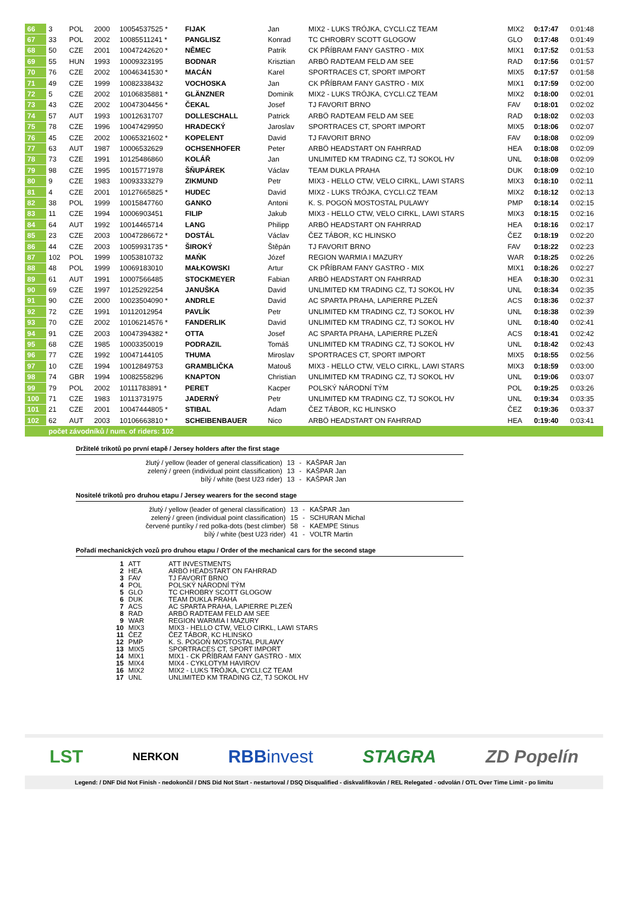| 66 | 3 | POL | 2000 | 10054537525 * | FIJAK | Jan | MIX2 - LUKS TRÓJKA, CYCLI.CZ TEAM | MIX2 | 0:17:47 | 0:01:48 |
| 67 | 33 | POL | 2002 | 10085511241 * | PANGLISZ | Konrad | TC CHROBRY SCOTT GLOGOW | GLO | 0:17:48 | 0:01:49 |
| 68 | 50 | CZE | 2001 | 10047242620 * | NĚMEC | Patrik | CK PŘÍBRAM FANY GASTRO - MIX | MIX1 | 0:17:52 | 0:01:53 |
| 69 | 55 | HUN | 1993 | 10009323195 | BODNAR | Krisztian | ARBÖ RADTEAM FELD AM SEE | RAD | 0:17:56 | 0:01:57 |
| 70 | 76 | CZE | 2002 | 10046341530 * | MACÁN | Karel | SPORTRACES CT, SPORT IMPORT | MIX5 | 0:17:57 | 0:01:58 |
| 71 | 49 | CZE | 1999 | 10082338432 | VOCHOSKA | Jan | CK PŘÍBRAM FANY GASTRO - MIX | MIX1 | 0:17:59 | 0:02:00 |
| 72 | 5 | CZE | 2002 | 10106835881 * | GLÄNZNER | Dominik | MIX2 - LUKS TRÓJKA, CYCLI.CZ TEAM | MIX2 | 0:18:00 | 0:02:01 |
| 73 | 43 | CZE | 2002 | 10047304456 * | ČEKAL | Josef | TJ FAVORIT BRNO | FAV | 0:18:01 | 0:02:02 |
| 74 | 57 | AUT | 1993 | 10012631707 | DOLLESCHALL | Patrick | ARBÖ RADTEAM FELD AM SEE | RAD | 0:18:02 | 0:02:03 |
| 75 | 78 | CZE | 1996 | 10047429950 | HRADECKÝ | Jaroslav | SPORTRACES CT, SPORT IMPORT | MIX5 | 0:18:06 | 0:02:07 |
| 76 | 45 | CZE | 2002 | 10065321602 * | KOPELENT | David | TJ FAVORIT BRNO | FAV | 0:18:08 | 0:02:09 |
| 77 | 63 | AUT | 1987 | 10006532629 | OCHSENHOFER | Peter | ARBÖ HEADSTART ON FAHRRAD | HEA | 0:18:08 | 0:02:09 |
| 78 | 73 | CZE | 1991 | 10125486860 | KOLÁŘ | Jan | UNLIMITED KM TRADING CZ, TJ SOKOL HV | UNL | 0:18:08 | 0:02:09 |
| 79 | 98 | CZE | 1995 | 10015771978 | ŠŇUPÁREK | Václav | TEAM DUKLA PRAHA | DUK | 0:18:09 | 0:02:10 |
| 80 | 9 | CZE | 1983 | 10093333279 | ZIKMUND | Petr | MIX3 - HELLO CTW, VELO CIRKL, LAWI STARS | MIX3 | 0:18:10 | 0:02:11 |
| 81 | 4 | CZE | 2001 | 10127665825 * | HUDEC | David | MIX2 - LUKS TRÓJKA, CYCLI.CZ TEAM | MIX2 | 0:18:12 | 0:02:13 |
| 82 | 38 | POL | 1999 | 10015847760 | GANKO | Antoni | K. S. POGOŃ MOSTOSTAL PULAWY | PMP | 0:18:14 | 0:02:15 |
| 83 | 11 | CZE | 1994 | 10006903451 | FILIP | Jakub | MIX3 - HELLO CTW, VELO CIRKL, LAWI STARS | MIX3 | 0:18:15 | 0:02:16 |
| 84 | 64 | AUT | 1992 | 10014465714 | LANG | Philipp | ARBÖ HEADSTART ON FAHRRAD | HEA | 0:18:16 | 0:02:17 |
| 85 | 23 | CZE | 2003 | 10047286672 * | DOSTÁL | Václav | ČEZ TÁBOR, KC HLINSKO | ČEZ | 0:18:19 | 0:02:20 |
| 86 | 44 | CZE | 2003 | 10059931735 * | ŠIROKÝ | Štěpán | TJ FAVORIT BRNO | FAV | 0:18:22 | 0:02:23 |
| 87 | 102 | POL | 1999 | 10053810732 | MAŃK | Józef | REGION WARMIA I MAZURY | WAR | 0:18:25 | 0:02:26 |
| 88 | 48 | POL | 1999 | 10069183010 | MAŁKOWSKI | Artur | CK PŘÍBRAM FANY GASTRO - MIX | MIX1 | 0:18:26 | 0:02:27 |
| 89 | 61 | AUT | 1991 | 10007566485 | STOCKMEYER | Fabian | ARBÖ HEADSTART ON FAHRRAD | HEA | 0:18:30 | 0:02:31 |
| 90 | 69 | CZE | 1997 | 10125292254 | JANUŠKA | David | UNLIMITED KM TRADING CZ, TJ SOKOL HV | UNL | 0:18:34 | 0:02:35 |
| 91 | 90 | CZE | 2000 | 10023504090 * | ANDRLE | David | AC SPARTA PRAHA, LAPIERRE PLZEŇ | ACS | 0:18:36 | 0:02:37 |
| 92 | 72 | CZE | 1991 | 10112012954 | PAVLÍK | Petr | UNLIMITED KM TRADING CZ, TJ SOKOL HV | UNL | 0:18:38 | 0:02:39 |
| 93 | 70 | CZE | 2002 | 10106214576 * | FANDERLIK | David | UNLIMITED KM TRADING CZ, TJ SOKOL HV | UNL | 0:18:40 | 0:02:41 |
| 94 | 91 | CZE | 2003 | 10047394382 * | OTTA | Josef | AC SPARTA PRAHA, LAPIERRE PLZEŇ | ACS | 0:18:41 | 0:02:42 |
| 95 | 68 | CZE | 1985 | 10003350019 | PODRAZIL | Tomáš | UNLIMITED KM TRADING CZ, TJ SOKOL HV | UNL | 0:18:42 | 0:02:43 |
| 96 | 77 | CZE | 1992 | 10047144105 | THUMA | Miroslav | SPORTRACES CT, SPORT IMPORT | MIX5 | 0:18:55 | 0:02:56 |
| 97 | 10 | CZE | 1994 | 10012849753 | GRAMBLIČKA | Matouš | MIX3 - HELLO CTW, VELO CIRKL, LAWI STARS | MIX3 | 0:18:59 | 0:03:00 |
| 98 | 74 | GBR | 1994 | 10082558296 | KNAPTON | Christian | UNLIMITED KM TRADING CZ, TJ SOKOL HV | UNL | 0:19:06 | 0:03:07 |
| 99 | 79 | POL | 2002 | 10111783891 * | PERET | Kacper | POLSKÝ NÁRODNÍ TÝM | POL | 0:19:25 | 0:03:26 |
| 100 | 71 | CZE | 1983 | 10113731975 | JADERNÝ | Petr | UNLIMITED KM TRADING CZ, TJ SOKOL HV | UNL | 0:19:34 | 0:03:35 |
| 101 | 21 | CZE | 2001 | 10047444805 * | STIBAL | Adam | ČEZ TÁBOR, KC HLINSKO | ČEZ | 0:19:36 | 0:03:37 |
| 102 | 62 | AUT | 2003 | 10106663810 * | SCHEIBENBAUER | Nico | ARBÖ HEADSTART ON FAHRRAD | HEA | 0:19:40 | 0:03:41 |
počet závodníků / num. of riders: 102
Držitelé trikotů po první etapě / Jersey holders after the first stage
| žlutý / yellow (leader of general classification) | 13 | - | KAŠPAR Jan |
| zelený / green (individual point classification) | 13 | - | KAŠPAR Jan |
| bílý / white (best U23 rider) | 13 | - | KAŠPAR Jan |
Nositelé trikotů pro druhou etapu / Jersey wearers for the second stage
| žlutý / yellow (leader of general classification) | 13 | - | KAŠPAR Jan |
| zelený / green (individual point classification) | 15 | - | SCHURAN Michal |
| červené puntíky / red polka-dots (best climber) | 58 | - | KAEMPE Stinus |
| bílý / white (best U23 rider) | 41 | - | VOLTR Martin |
Pořadí mechanických vozů pro druhou etapu / Order of the mechanical cars for the second stage
| 1 | ATT | ATT INVESTMENTS |
| 2 | HEA | ARBÖ HEADSTART ON FAHRRAD |
| 3 | FAV | TJ FAVORIT BRNO |
| 4 | POL | POLSKÝ NÁRODNÍ TÝM |
| 5 | GLO | TC CHROBRY SCOTT GLOGOW |
| 6 | DUK | TEAM DUKLA PRAHA |
| 7 | ACS | AC SPARTA PRAHA, LAPIERRE PLZEŇ |
| 8 | RAD | ARBÖ RADTEAM FELD AM SEE |
| 9 | WAR | REGION WARMIA I MAZURY |
| 10 | MIX3 | MIX3 - HELLO CTW, VELO CIRKL, LAWI STARS |
| 11 | ČEZ | ČEZ TÁBOR, KC HLINSKO |
| 12 | PMP | K. S. POGOŃ MOSTOSTAL PULAWY |
| 13 | MIX5 | SPORTRACES CT, SPORT IMPORT |
| 14 | MIX1 | MIX1 - CK PŘÍBRAM FANY GASTRO - MIX |
| 15 | MIX4 | MIX4 - CYKLOTYM HAVIROV |
| 16 | MIX2 | MIX2 - LUKS TRÓJKA, CYCLI.CZ TEAM |
| 17 | UNL | UNLIMITED KM TRADING CZ, TJ SOKOL HV |
LST NERKON RBBinvest STAGRA ZD Popelín
Legend: / DNF Did Not Finish - nedokončil / DNS Did Not Start - nestartoval / DSQ Disqualified - diskvalifikován / REL Relegated - odvolán / OTL Over Time Limit - po limitu